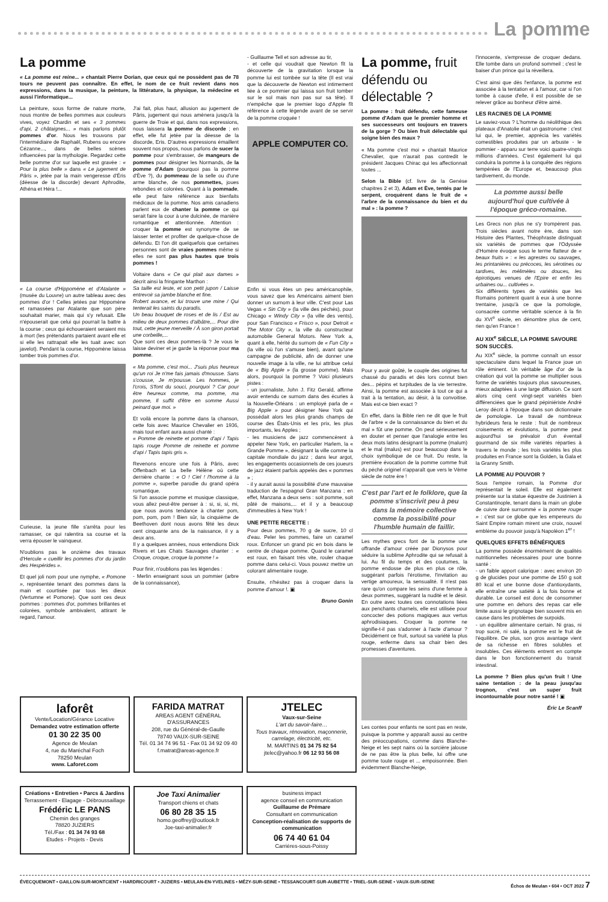La pomme
La pomme
« La pomme est reine... » chantait Pierre Dorian, que ceux qui ne possèdent pas de 78 tours ne peuvent pas connaître. En effet, le nom de ce fruit revient dans nos expressions, dans la musique, la peinture, la littérature, la physique, la médecine et aussi l'informatique...
La peinture, sous forme de nature morte, nous montre de belles pommes aux couleurs vives, voyez Chardin et ses « 3 pommes d'api, 2 châtaignes... » mais parlons plutôt pommes d'or. Nous les trouvons par l'intermédiaire de Raphaël, Rubens ou encore Cézanne..., dans de belles scènes influencées par la mythologie. Regardez cette belle pomme d'or sur laquelle est gravée : « Pour la plus belle » dans « Le jugement de Pâris », jetée par la main vengeresse d'Éris (déesse de la discorde) devant Aphrodite, Athéna et Héra !...
« La course d'Hippomène et d'Atalante » (musée du Louvre) un autre tableau avec des pommes d'or ! Celles jetées par Hippomène et ramassées par Atalante que son père souhaitait marier, mais qui s'y refusait. Elle n'épouserait que celui qui pourrait la battre à la course ; ceux qui échoueraient seraient mis à mort (les prétendants partaient avant elle et si elle les rattrapait elle les tuait avec son javelot). Pendant la course, Hippomène laissa tomber trois pommes d'or.
Curieuse, la jeune fille s'arrêta pour les ramasser, ce qui ralentira sa course et la verra épouser le vainqueur.
N'oublions pas le onzième des travaux d'Hercule « cueillir les pommes d'or du jardin des Hespérides ».
Et quel joli nom pour une nymphe, « Pomone », représentée tenant des pommes dans la main et courtisée par tous les dieux (Vertumne et Pomone). Que sont ces deux pommes : pommes d'or, pommes brillantes et colorées, symbole ambivalent, attirant le regard, l'amour.
J'ai fait, plus haut, allusion au jugement de Pâris, jugement qui nous amènera jusqu'à la guerre de Troie et qui, dans nos expressions, nous laissera la pomme de discorde ; en effet, elle fut jetée par la déesse de la discorde, Eris. D'autres expressions émaillent souvent nos propos, nous parlons de sucer la pomme pour s'embrasser, de mangeurs de pommes pour désigner les Normands, de la pomme d'Adam (pourquoi pas la pomme d'Ève ?), du pommeau de la selle ou d'une arme blanche, de nos pommettes, joues rebondies et colorées. Quant à la pommade, elle peut faire référence aux bienfaits médicaux de la pomme. Nos amis canadiens parlent eux de chanter la pomme ce qui serait faire la cour à une dulcinée, de manière romantique et attentionnée. Attention : croquer la pomme est synonyme de se laisser tenter et profiter de quelque-chose de défendu. Et l'on dit quelquefois que certaines personnes sont de vraies pommes même si elles ne sont pas plus hautes que trois pommes !
Voltaire dans « Ce qui plait aux dames » décrit ainsi la fringante Marthon :
Sa taille est leste, et son petit jupon / Laisse entrevoir sa jambe blanche et fine.
Robert avance, et lui trouve une mine / Qui tenterait les saints du paradis.
Un beau bouquet de roses et de lis / Est au milieu de deux pommes d'albâtre,... Pour dire tout, cette jeune merveille / À son giron portait une corbeille,...
Que sont ces deux pommes-là ? Je vous le laisse deviner et je garde la réponse pour ma pomme.
« Ma pomme, c'est moi... J'suis plus heureux qu'un roi Je n'me fais jamais d'mousse. Sans s'cousse, Je m'pousse. Les hommes, je l'crois, S'font du souci, pourquoi ? Car pour être heureux comme, ma pomme, ma pomme, Il suffit d'être en somme Aussi peinard que moi. »
Et voilà encore la pomme dans la chanson, cette fois avec Maurice Chevalier en 1936, mais tout enfant aura aussi chanté :
« Pomme de reinette et pomme d'api / Tapis tapis rouge Pomme de reinette et pomme d'api / Tapis tapis gris ».
Revenons encore une fois à Pâris, avec Offenbach et La belle Hélène où cette dernière chante : « O ! Ciel ! l'homme à la pomme », superbe parodie du grand opéra romantique.
Si l'on associe pomme et musique classique, vous allez peut-être penser à : si, si, si, mi, que nous avons tendance à chanter pom, pom, pom, pom ! Bien sûr, la cinquième de Beethoven dont nous avons fêté les deux cent cinquante ans de la naissance, il y a deux ans.
Il y a quelques années, nous entendions Dick Rivers et Les Chats Sauvages chanter : « Croque, croque, croque la pomme ! »
Pour finir, n'oublions pas les légendes :
- Merlin enseignant sous un pommier (arbre de la connaissance),
- Guillaume Tell et son adresse au tir,
- et celle qui voudrait que Newton fît la découverte de la gravitation lorsque la pomme lui est tombée sur la tête (Il est vrai que la découverte de Newton est intimement liée à ce pommier qui laissa son fruit tomber sur le sol mais non pas sur sa tête). Il n'empêche que le premier logo d'Apple fît référence à cette légende avant de se servir de la pomme croquée !
APPLE COMPUTER CO.
Enfin si vous êtes un peu américanophile, vous savez que les Américains aiment bien donner un surnom à leur ville. C'est pour Las Vegas « Sin City » (la ville des péchés), pour Chicago « Windy City » (la ville des vents), pour San Francisco « Frisco », pour Detroit « The Motor City », la ville du constructeur automobile General Motors. New York a, quant à elle, hérité du surnom de « Fun City » (la ville où l'on s'amuse bien), avant qu'une campagne de publicité, afin de donner une nouvelle image à la ville, ne lui attribue celui de « Big Apple » (la grosse pomme). Mais alors, pourquoi la pomme ? Voici plusieurs pistes :
- un journaliste, John J. Fitz Gerald, affirme avoir entendu ce surnom dans des écuries à la Nouvelle-Orléans : un employé parla de « Big Apple » pour désigner New York qui possédait alors les plus grands champs de course des États-Unis et les prix, les plus importants, les Apples ;
- les musiciens de jazz commencèrent à appeler New York, en particulier Harlem, la « Grande Pomme », désignant la ville comme la capitale mondiale du jazz ; dans leur argot, les engagements occasionnels de ces joueurs de jazz étaient parfois appelés des « pommes » ;
- il y aurait aussi la possibilité d'une mauvaise traduction de l'espagnol Gran Manzana ; en effet, Manzana a deux sens : soit pomme, soit pâté de maisons,... et il y a beaucoup d'immeubles à New York !
UNE PETITE RECETTE :
Pour deux pommes, 70 g de sucre, 10 cl d'eau. Peler les pommes, faire un caramel roux. Enfoncer un grand pic en bois dans le centre de chaque pomme. Quand le caramel est roux, en faisant très vite, rouler chaque pomme dans celui-ci. Vous pouvez mettre un colorant alimentaire rouge.
Ensuite, n'hésitez pas à croquer dans la pomme d'amour !. ▣
Bruno Gonin
La pomme, fruit défendu ou délectable ?
La pomme : fruit défendu, cette fameuse pomme d'Adam que le premier homme et ses successeurs ont toujours en travers de la gorge ? Ou bien fruit délectable qui soigne bien des maux ?
« Ma pomme c'est moi » chantait Maurice Chevalier, que n'aurait pas contredit le président Jacques Chirac qui les affectionnait toutes ...
Selon la Bible (cf. livre de la Genèse chapitres 2 et 3), Adam et Ève, tentés par le serpent, croquèrent dans le fruit de « l'arbre de la connaissance du bien et du mal » : la pomme ?
Pour y avoir goûté, le couple des origines fut chassé du paradis et dès lors connut bien des... pépins et turpitudes de la vie terrestre. Ainsi, la pomme est associée à tout ce qui a trait à la tentation, au désir, à la convoitise. Mais est-ce bien exact ?
En effet, dans la Bible rien ne dit que le fruit de l'arbre « de la connaissance du bien et du mal » fût une pomme. On peut sérieusement en douter et penser que l'analogie entre les deux mots latins désignant la pomme (malum) et le mal (malus) est pour beaucoup dans le choix symbolique de ce fruit. Du reste, la première évocation de la pomme comme fruit du péché originel n'apparaît que vers le Vème siècle de notre ère !
C'est par l'art et le folklore, que la pomme s'inscrivit peu à peu dans la mémoire collective comme la possibilité pour l'humble humain de faillir.
Les mythes grecs font de la pomme une offrande d'amour créée par Dionysos pour séduire la sublime Aphrodite qui se refusait à lui. Au fil du temps et des coutumes, la pomme endosse de plus en plus ce rôle, suggérant parfois l'érotisme, l'invitation au vertige amoureux, la sensualité. Il n'est pas rare qu'on compare les seins d'une femme à deux pommes, suggérant la nudité et le désir. En outre avec toutes ces connotations liées aux penchants charnels, elle est utilisée pour concocter des potions magiques aux vertus aphrodisiaques. Croquer la pomme ne signifie-t-il pas s'adonner à l'acte d'amour ? Décidément ce fruit, surtout sa variété la plus rouge, enferme dans sa chair bien des promesses d'aventures.
Les contes pour enfants ne sont pas en reste, puisque la pomme y apparaît aussi au centre des préoccupations, comme dans Blanche-Neige et les sept nains où la sorcière jalouse de ne pas être la plus belle, lui offre une pomme toute rouge et ... empoisonnée. Bien évidemment Blanche-Neige,
l'innocente, s'empresse de croquer dedans. Elle tombe dans un profond sommeil ; c'est le baiser d'un prince qui la réveillera.
C'est ainsi que dès l'enfance, la pomme est associée à la tentation et à l'amour, car si l'on tombe à cause d'elle, il est possible de se relever grâce au bonheur d'être aimé.
LES RACINES DE LA POMME
Le saviez-vous ? L'homme du néolithique des plateaux d'Anatolie était un gastronome : c'est lui qui, le premier, apprécia les variétés comestibles produites par un arbuste - le pommier - apparu sur terre voici quatre-vingts millions d'années. C'est également lui qui conduira la pomme à la conquête des régions tempérées de l'Europe et, beaucoup plus tardivement, du monde.
La pomme aussi belle aujourd'hui que cultivée à l'époque gréco-romaine.
Les Grecs non plus ne s'y trompèrent pas. Trois siècles avant notre ère, dans son Histoire des Plantes, Théophraste distinguait six variétés de pommes que l'Odyssée d'Homère évoque sous le terme flatteur de « beaux fruits » : « les agrestes ou sauvages, les printanières ou précoces, les sérotines ou tardives, les mélimèles ou douces, les épirotiques venues de l'Epire et enfin les urbaines ou... cultivées ».
Six différents types de variétés que les Romains portèrent quant à eux à une bonne trentaine, jusqu'à ce que la pomologie, consacrée comme véritable science à la fin du XVI<sup>e</sup> siècle, en dénombre plus de cent, rien qu'en France !
AU XIX<sup>e</sup> SIÈCLE, LA POMME SAVOURE SON SUCCÈS.
Au XIX<sup>e</sup> siècle, la pomme connaît un essor spectaculaire dans lequel la France joue un rôle éminent. Un véritable âge d'or de la création qui voit la pomme se multiplier sous forme de variétés toujours plus savoureuses, mieux adaptées à une large diffusion. Ce sont alors cinq cent vingt-sept variétés bien différenciées que le grand pépiniériste André Leroy décrit à l'époque dans son dictionnaire de pomologie. Le travail de nombreux hybrideurs fera le reste : fruit de nombreux croisements et évolutions, la pomme peut aujourd'hui se prévaloir d'un éventail gourmand de six mille variétés réparties à travers le monde ; les trois variétés les plus produites en France sont la Golden, la Gala et la Granny Smith.
LA POMME AU POUVOIR ?
Sous l'empire romain, la Pomme d'or représentait le soleil. Elle est également présente sur la statue équestre de Justinien à Constantinople, tenant dans la main un globe de cuivre doré surnommé « la pomme rouge » : c'est sur ce globe que les empereurs du Saint Empire romain mirent une croix, nouvel emblème du pouvoir jusqu'à Napoléon 1<sup>er</sup> !
QUELQUES EFFETS BÉNÉFIQUES
La pomme possède énormément de qualités nutritionnelles nécessaires pour une bonne santé :
- un faible apport calorique : avec environ 20 g de glucides pour une pomme de 150 g soit 80 kcal et une bonne dose d'antioxydants, elle entraîne une satiété à la fois bonne et durable. Le conseil est donc de consommer une pomme en dehors des repas car elle limite aussi le grignotage bien souvent mis en cause dans les problèmes de surpoids.
- un équilibre alimentaire certain. Ni gras, ni trop sucré, ni salé, la pomme est le fruit de l'équilibre. De plus, son gros avantage vient de sa richesse en fibres solubles et insolubles. Ces éléments entrent en compte dans le bon fonctionnement du transit intestinal.
La pomme ? Bien plus qu'un fruit ! Une saine tentation : de la peau jusqu'au trognon, c'est un super fruit incontournable pour notre santé ! ▣
Éric Le Scanff
laforêt
Vente/Location/Gérance Locative
Demandez votre estimation offerte
01 30 22 35 00
Agence de Meulan
4, rue du Maréchal Foch
78250 Meulan
www. Laforet.com
FARIDA MATRAT
AREAS AGENT GÉNÉRAL D'ASSURANCES
208, rue du Général-de-Gaulle
78740 VAUX-SUR-SEINE
Tél. 01 34 74 96 51 - Fax 01 34 92 09 40
f.matrat@areas-agence.fr
JTELEC
Vaux-sur-Seine
L'art du savoir-faire…
Tous travaux, rénovation, maçonnerie, carrelage, électricité, etc.
M. MARTINS 01 34 75 82 54
jtelec@yahoo.fr 06 12 93 56 08
Créations • Entretien • Parcs & Jardins
Terrassement - Elagage - Débroussaillage
Frédéric LE PANS
Chemin des granges
78820 JUZIERS
Tél./Fax : 01 34 74 93 68
Etudes - Projets - Devis
Joe Taxi Animalier
Transport chiens et chats
06 80 28 35 15
homo.geoffrey@outlook.fr
Joe-taxi-animalier.fr
business impact
agence conseil en communication
Guillaume de Prémare
Consultant en communication
Conception-réalisation de supports de communication
06 74 40 61 04
Carrières-sous-Poissy
ÉVECQUEMONT • GAILLON-SUR-MONTCIENT • HARDRICOURT • JUZIERS • MEULAN-EN-YVELINES • MÉZY-SUR-SEINE • TESSANCOURT-SUR-AUBETTE • TRIEL-SUR-SEINE • VAUX-SUR-SEINE Échos de Meulan • 604 • OCT 2022 7